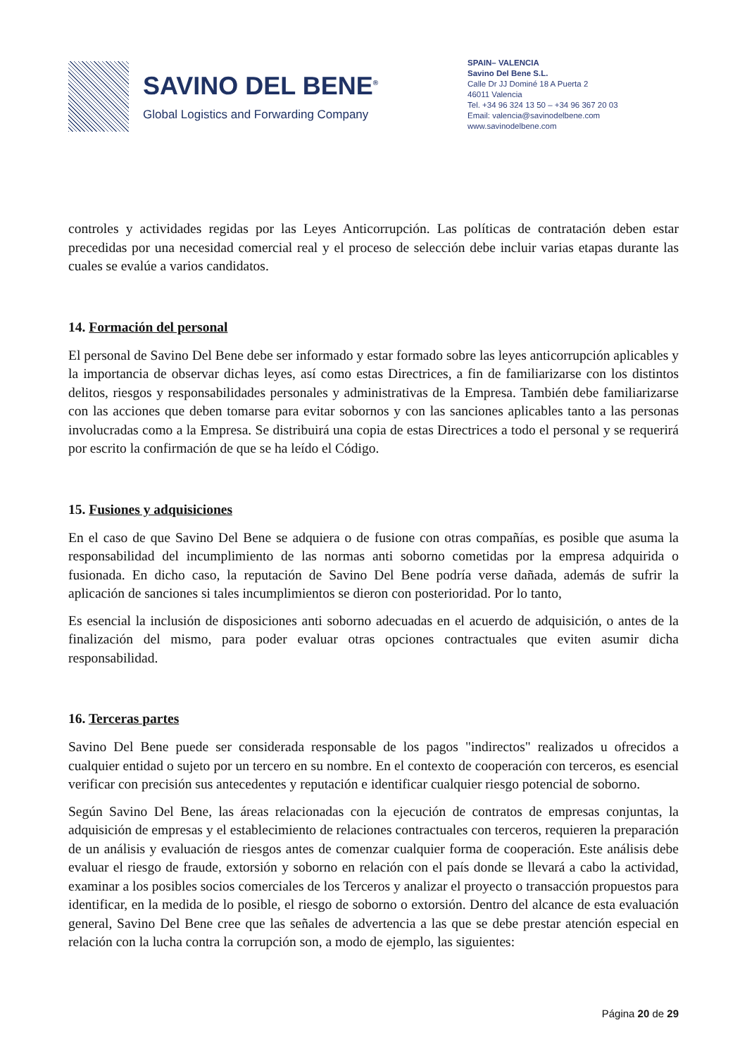SAVINO DEL BENE<sup>®</sup>
Global Logistics and Forwarding Company
SPAIN– VALENCIA
Savino Del Bene S.L.
Calle Dr JJ Dominé 18 A Puerta 2
46011 Valencia
Tel. +34 96 324 13 50 – +34 96 367 20 03
Email: valencia@savinodelbene.com
www.savinodelbene.com
controles y actividades regidas por las Leyes Anticorrupción. Las políticas de contratación deben estar precedidas por una necesidad comercial real y el proceso de selección debe incluir varias etapas durante las cuales se evalúe a varios candidatos.
14. Formación del personal
El personal de Savino Del Bene debe ser informado y estar formado sobre las leyes anticorrupción aplicables y la importancia de observar dichas leyes, así como estas Directrices, a fin de familiarizarse con los distintos delitos, riesgos y responsabilidades personales y administrativas de la Empresa. También debe familiarizarse con las acciones que deben tomarse para evitar sobornos y con las sanciones aplicables tanto a las personas involucradas como a la Empresa. Se distribuirá una copia de estas Directrices a todo el personal y se requerirá por escrito la confirmación de que se ha leído el Código.
15. Fusiones y adquisiciones
En el caso de que Savino Del Bene se adquiera o de fusione con otras compañías, es posible que asuma la responsabilidad del incumplimiento de las normas anti soborno cometidas por la empresa adquirida o fusionada. En dicho caso, la reputación de Savino Del Bene podría verse dañada, además de sufrir la aplicación de sanciones si tales incumplimientos se dieron con posterioridad. Por lo tanto,
Es esencial la inclusión de disposiciones anti soborno adecuadas en el acuerdo de adquisición, o antes de la finalización del mismo, para poder evaluar otras opciones contractuales que eviten asumir dicha responsabilidad.
16. Terceras partes
Savino Del Bene puede ser considerada responsable de los pagos "indirectos" realizados u ofrecidos a cualquier entidad o sujeto por un tercero en su nombre. En el contexto de cooperación con terceros, es esencial verificar con precisión sus antecedentes y reputación e identificar cualquier riesgo potencial de soborno.
Según Savino Del Bene, las áreas relacionadas con la ejecución de contratos de empresas conjuntas, la adquisición de empresas y el establecimiento de relaciones contractuales con terceros, requieren la preparación de un análisis y evaluación de riesgos antes de comenzar cualquier forma de cooperación. Este análisis debe evaluar el riesgo de fraude, extorsión y soborno en relación con el país donde se llevará a cabo la actividad, examinar a los posibles socios comerciales de los Terceros y analizar el proyecto o transacción propuestos para identificar, en la medida de lo posible, el riesgo de soborno o extorsión. Dentro del alcance de esta evaluación general, Savino Del Bene cree que las señales de advertencia a las que se debe prestar atención especial en relación con la lucha contra la corrupción son, a modo de ejemplo, las siguientes:
Página 20 de 29